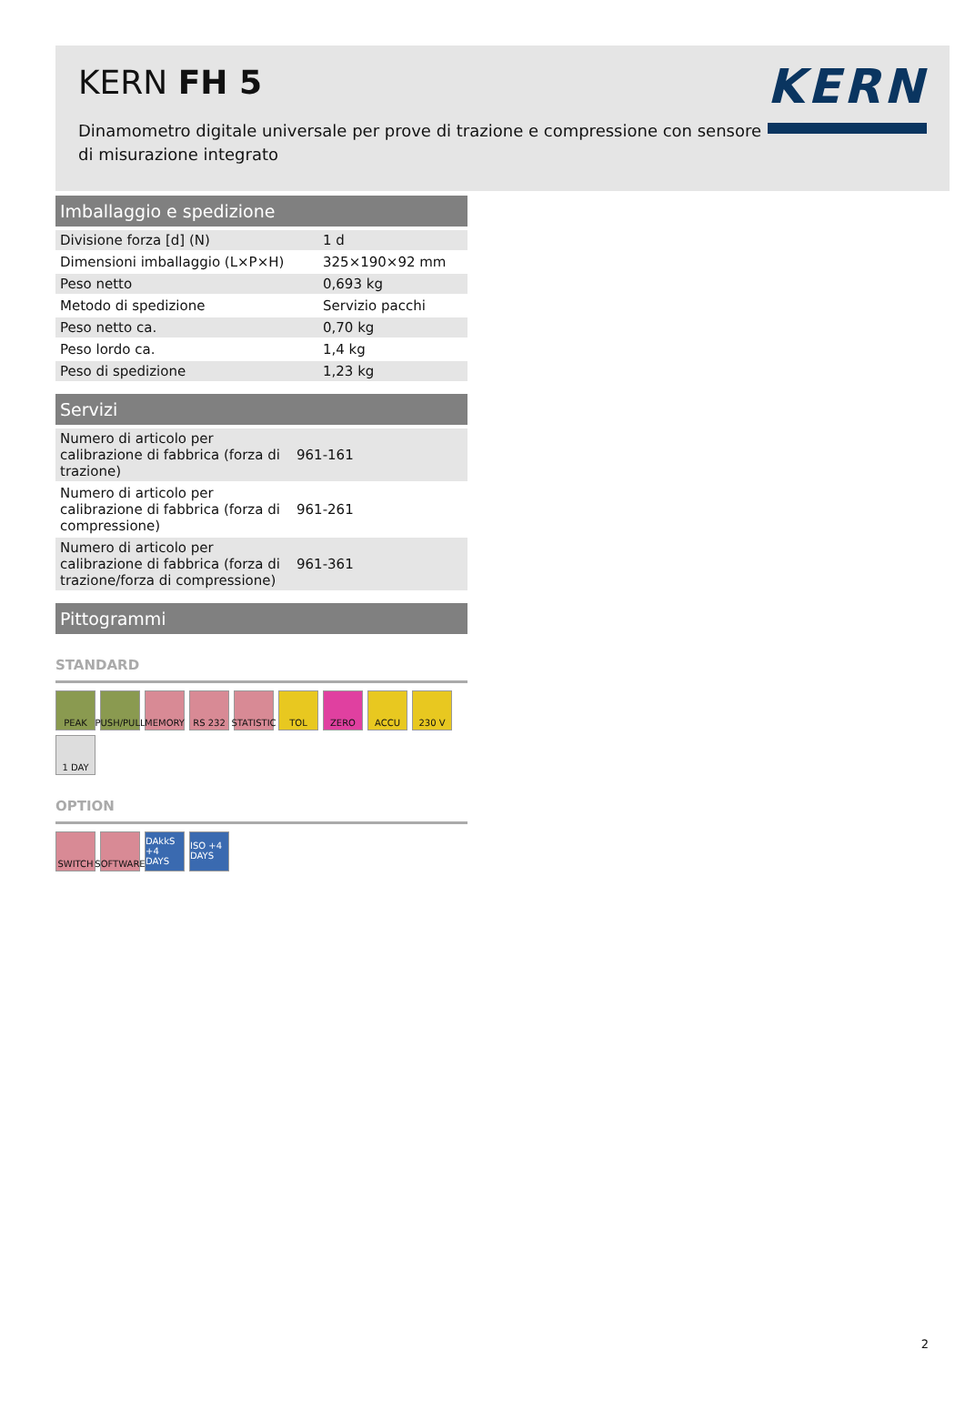KERN FH 5
Dinamometro digitale universale per prove di trazione e compressione con sensore di misurazione integrato
KERN
Imballaggio e spedizione
| Divisione forza [d] (N) | 1 d |
| Dimensioni imballaggio (L×P×H) | 325×190×92 mm |
| Peso netto | 0,693 kg |
| Metodo di spedizione | Servizio pacchi |
| Peso netto ca. | 0,70 kg |
| Peso lordo ca. | 1,4 kg |
| Peso di spedizione | 1,23 kg |
Servizi
| Numero di articolo per calibrazione di fabbrica (forza di trazione) | 961-161 |
| Numero di articolo per calibrazione di fabbrica (forza di compressione) | 961-261 |
| Numero di articolo per calibrazione di fabbrica (forza di trazione/forza di compressione) | 961-361 |
Pittogrammi
STANDARD
PEAK
PUSH/PULL
MEMORY
RS 232
STATISTIC
TOL
ZERO
ACCU
230 V
1 DAY
OPTION
SWITCH
SOFTWARE
DAkkS +4 DAYS
ISO +4 DAYS
2